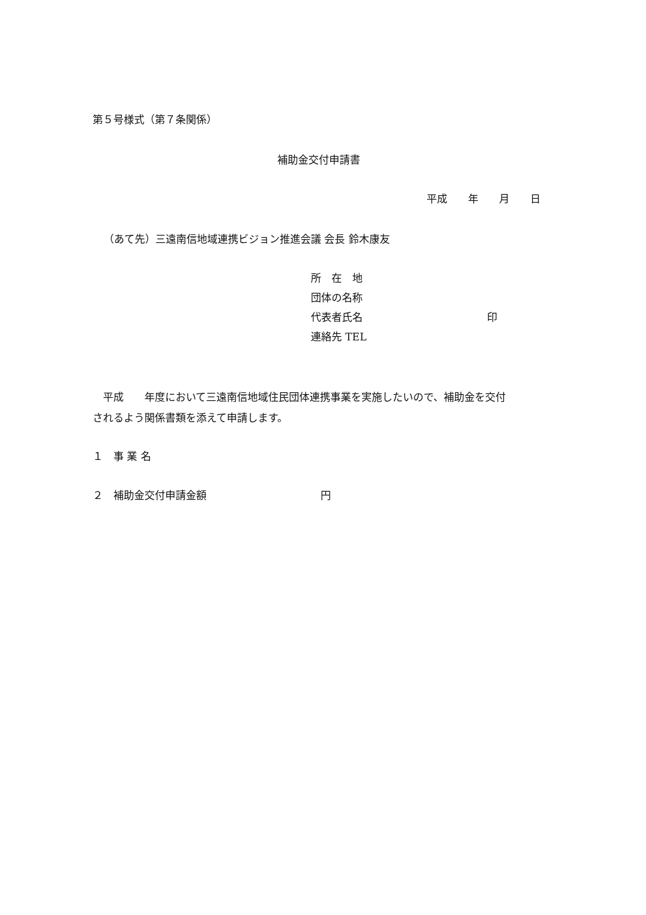第５号様式（第７条関係）
補助金交付申請書
平成　　年　　月　　日
（あて先）三遠南信地域連携ビジョン推進会議 会長 鈴木康友
所　在　地
団体の名称
代表者氏名　　　　　　　　　　　　印
連絡先 TEL
　平成　　年度において三遠南信地域住民団体連携事業を実施したいので、補助金を交付 されるよう関係書類を添えて申請します。
１　事 業 名
２　補助金交付申請金額　　　　　　　　　　　円